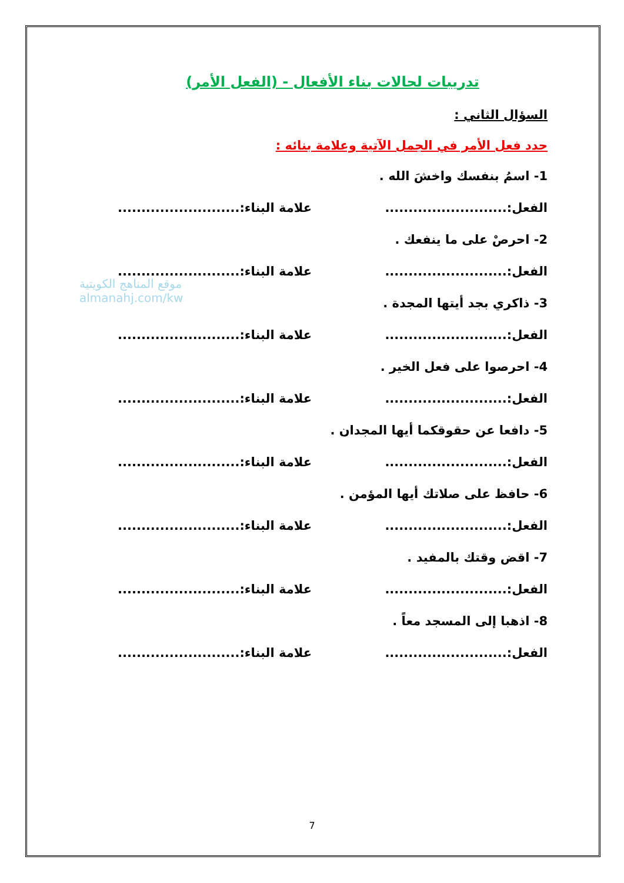موقع المناهج الكويتية
almanahj.com/kw
تدريبات لحالات بناء الأفعال - (الفعل الأمر)
السؤال الثاني :
حدد فعل الأمر في الجمل الآتية وعلامة بنائه :
1- اسمُ بنفسك واخشَ الله .
الفعل:.......................... علامة البناء:..........................
2- احرصْ على ما ينفعك .
الفعل:.......................... علامة البناء:..........................
3- ذاكري بجد أيتها المجدة .
الفعل:.......................... علامة البناء:..........................
4- احرصوا على فعل الخير .
الفعل:.......................... علامة البناء:..........................
5- دافعا عن حقوقكما أيها المجدان .
الفعل:.......................... علامة البناء:..........................
6- حافظ على صلاتك أيها المؤمن .
الفعل:.......................... علامة البناء:..........................
7- اقض وقتك بالمفيد .
الفعل:.......................... علامة البناء:..........................
8- اذهبا إلى المسجد معاً .
الفعل:.......................... علامة البناء:..........................
7